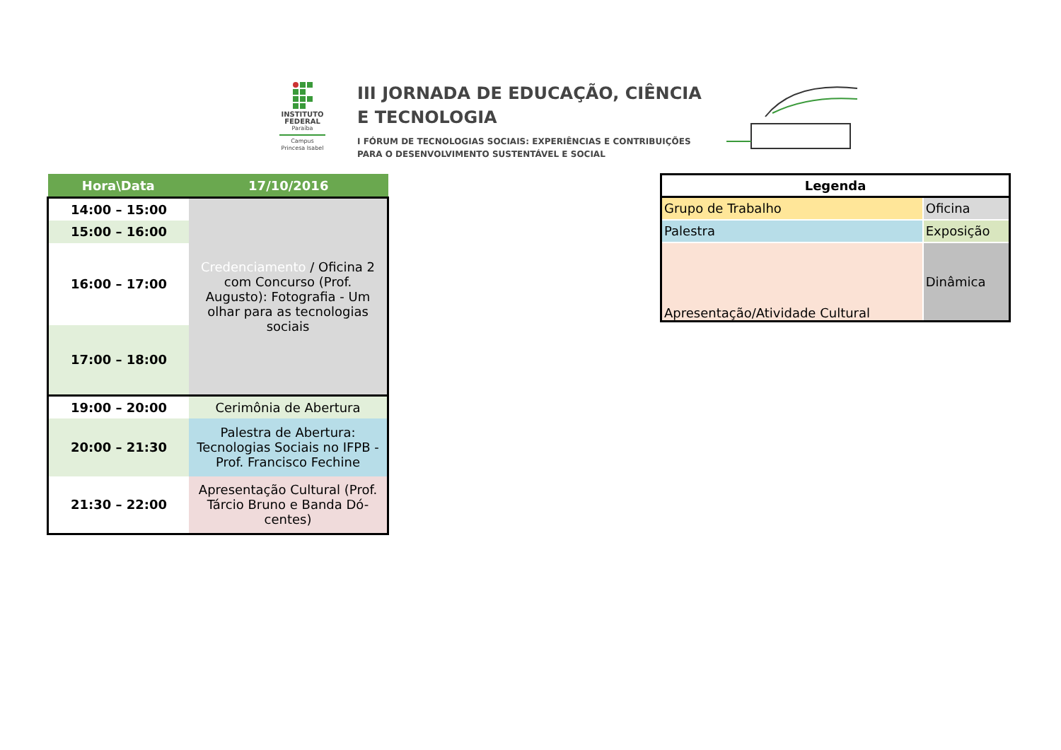INSTITUTO FEDERAL
Paraíba
Campus Princesa Isabel
III JORNADA DE EDUCAÇÃO, CIÊNCIA
E TECNOLOGIA
I FÓRUM DE TECNOLOGIAS SOCIAIS: EXPERIÊNCIAS E CONTRIBUIÇÕES
PARA O DESENVOLVIMENTO SUSTENTÁVEL E SOCIAL
| Hora\Data | 17/10/2016 |
| --- | --- |
| 14:00 – 15:00 | Credenciamento / Oficina 2 com Concurso (Prof. Augusto): Fotografia - Um olhar para as tecnologias sociais |
| 15:00 – 16:00 | |
| 16:00 – 17:00 | |
| 17:00 – 18:00 | |
| 19:00 – 20:00 | Cerimônia de Abertura |
| 20:00 – 21:30 | Palestra de Abertura: Tecnologias Sociais no IFPB - Prof. Francisco Fechine |
| 21:30 – 22:00 | Apresentação Cultural (Prof. Tárcio Bruno e Banda Dó-centes) |
| Legenda | |
| Grupo de Trabalho | Oficina |
| Palestra | Exposição |
| Apresentação/Atividade Cultural | Dinâmica |